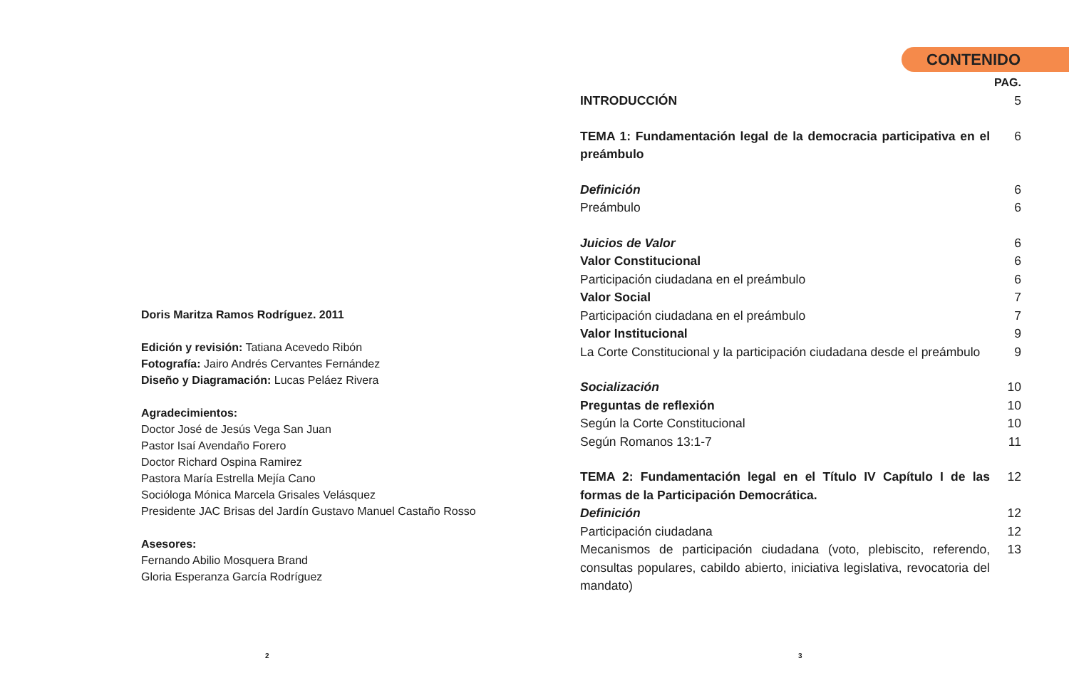Doris Maritza Ramos Rodríguez. 2011
Edición y revisión: Tatiana Acevedo Ribón
Fotografía: Jairo Andrés Cervantes Fernández
Diseño y Diagramación: Lucas Peláez Rivera
Agradecimientos:
Doctor José de Jesús Vega San Juan
Pastor Isaí Avendaño Forero
Doctor Richard Ospina Ramirez
Pastora María Estrella Mejía Cano
Socióloga Mónica Marcela Grisales Velásquez
Presidente JAC Brisas del Jardín Gustavo Manuel Castaño Rosso
Asesores:
Fernando Abilio Mosquera Brand
Gloria Esperanza García Rodríguez
CONTENIDO
PAG.
INTRODUCCIÓN 5
TEMA 1: Fundamentación legal de la democracia participativa en el preámbulo
6
Definición 6
Preámbulo 6
Juicios de Valor 6
Valor Constitucional 6
Participación ciudadana en el preámbulo
6
Valor Social 7
Participación ciudadana en el preámbulo
7
Valor Institucional 9
La Corte Constitucional y la participación ciudadana desde el preámbulo
9
Socialización 10
Preguntas de reflexión 10
Según la Corte Constitucional 10
Según Romanos 13:1-7 11
TEMA 2: Fundamentación legal en el Título IV Capítulo I de las formas de la Participación Democrática.
12
Definición 12
Participación ciudadana 12
Mecanismos de participación ciudadana (voto, plebiscito, referendo, consultas populares, cabildo abierto, iniciativa legislativa, revocatoria del mandato)
13
2 3